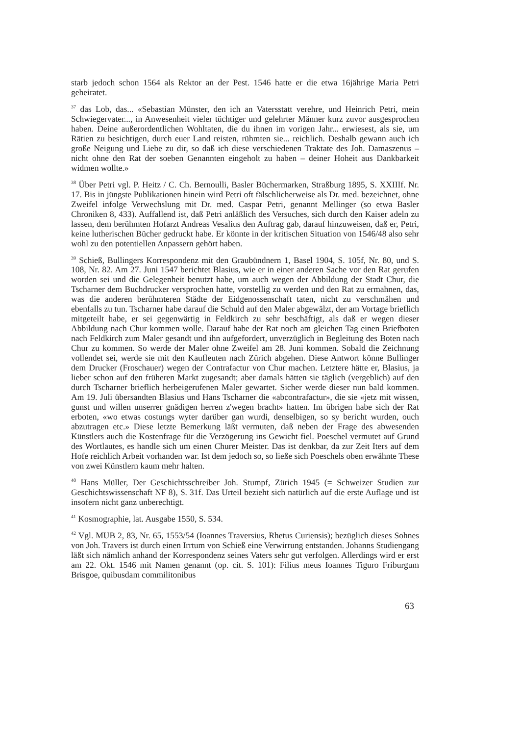starb jedoch schon 1564 als Rektor an der Pest. 1546 hatte er die etwa 16jährige Maria Petri geheiratet.
<sup>37</sup> das Lob, das... «Sebastian Münster, den ich an Vatersstatt verehre, und Heinrich Petri, mein Schwiegervater..., in Anwesenheit vieler tüchtiger und gelehrter Männer kurz zuvor ausgesprochen haben. Deine außerordentlichen Wohltaten, die du ihnen im vorigen Jahr... erwiesest, als sie, um Rätien zu besichtigen, durch euer Land reisten, rühmten sie... reichlich. Deshalb gewann auch ich große Neigung und Liebe zu dir, so daß ich diese verschiedenen Traktate des Joh. Damaszenus – nicht ohne den Rat der soeben Genannten eingeholt zu haben – deiner Hoheit aus Dankbarkeit widmen wollte.»
<sup>38</sup> Über Petri vgl. P. Heitz / C. Ch. Bernoulli, Basler Büchermarken, Straßburg 1895, S. XXIIIf. Nr. 17. Bis in jüngste Publikationen hinein wird Petri oft fälschlicherweise als Dr. med. bezeichnet, ohne Zweifel infolge Verwechslung mit Dr. med. Caspar Petri, genannt Mellinger (so etwa Basler Chroniken 8, 433). Auffallend ist, daß Petri anläßlich des Versuches, sich durch den Kaiser adeln zu lassen, dem berühmten Hofarzt Andreas Vesalius den Auftrag gab, darauf hinzuweisen, daß er, Petri, keine lutherischen Bücher gedruckt habe. Er könnte in der kritischen Situation von 1546/48 also sehr wohl zu den potentiellen Anpassern gehört haben.
<sup>39</sup> Schieß, Bullingers Korrespondenz mit den Graubündnern 1, Basel 1904, S. 105f, Nr. 80, und S. 108, Nr. 82. Am 27. Juni 1547 berichtet Blasius, wie er in einer anderen Sache vor den Rat gerufen worden sei und die Gelegenheit benutzt habe, um auch wegen der Abbildung der Stadt Chur, die Tscharner dem Buchdrucker versprochen hatte, vorstellig zu werden und den Rat zu ermahnen, das, was die anderen berühmteren Städte der Eidgenossenschaft taten, nicht zu verschmähen und ebenfalls zu tun. Tscharner habe darauf die Schuld auf den Maler abgewälzt, der am Vortage brieflich mitgeteilt habe, er sei gegenwärtig in Feldkirch zu sehr beschäftigt, als daß er wegen dieser Abbildung nach Chur kommen wolle. Darauf habe der Rat noch am gleichen Tag einen Briefboten nach Feldkirch zum Maler gesandt und ihn aufgefordert, unverzüglich in Begleitung des Boten nach Chur zu kommen. So werde der Maler ohne Zweifel am 28. Juni kommen. Sobald die Zeichnung vollendet sei, werde sie mit den Kaufleuten nach Zürich abgehen. Diese Antwort könne Bullinger dem Drucker (Froschauer) wegen der Contrafactur von Chur machen. Letztere hätte er, Blasius, ja lieber schon auf den früheren Markt zugesandt; aber damals hätten sie täglich (vergeblich) auf den durch Tscharner brieflich herbeigerufenen Maler gewartet. Sicher werde dieser nun bald kommen. Am 19. Juli übersandten Blasius und Hans Tscharner die «abcontrafactur», die sie «jetz mit wissen, gunst und willen unserrer gnädigen herren z'wegen bracht» hatten. Im übrigen habe sich der Rat erboten, «wo etwas costungs wyter darüber gan wurdi, denselbigen, so sy bericht wurden, ouch abzutragen etc.» Diese letzte Bemerkung läßt vermuten, daß neben der Frage des abwesenden Künstlers auch die Kostenfrage für die Verzögerung ins Gewicht fiel. Poeschel vermutet auf Grund des Wortlautes, es handle sich um einen Churer Meister. Das ist denkbar, da zur Zeit Iters auf dem Hofe reichlich Arbeit vorhanden war. Ist dem jedoch so, so ließe sich Poeschels oben erwähnte These von zwei Künstlern kaum mehr halten.
<sup>40</sup> Hans Müller, Der Geschichtsschreiber Joh. Stumpf, Zürich 1945 (= Schweizer Studien zur Geschichtswissenschaft NF 8), S. 31f. Das Urteil bezieht sich natürlich auf die erste Auflage und ist insofern nicht ganz unberechtigt.
<sup>41</sup> Kosmographie, lat. Ausgabe 1550, S. 534.
<sup>42</sup> Vgl. MUB 2, 83, Nr. 65, 1553/54 (Ioannes Traversius, Rhetus Curiensis); bezüglich dieses Sohnes von Joh. Travers ist durch einen Irrtum von Schieß eine Verwirrung entstanden. Johanns Studiengang läßt sich nämlich anhand der Korrespondenz seines Vaters sehr gut verfolgen. Allerdings wird er erst am 22. Okt. 1546 mit Namen genannt (op. cit. S. 101): Filius meus Ioannes Tiguro Friburgum Brisgoe, quibusdam commilitonibus
63